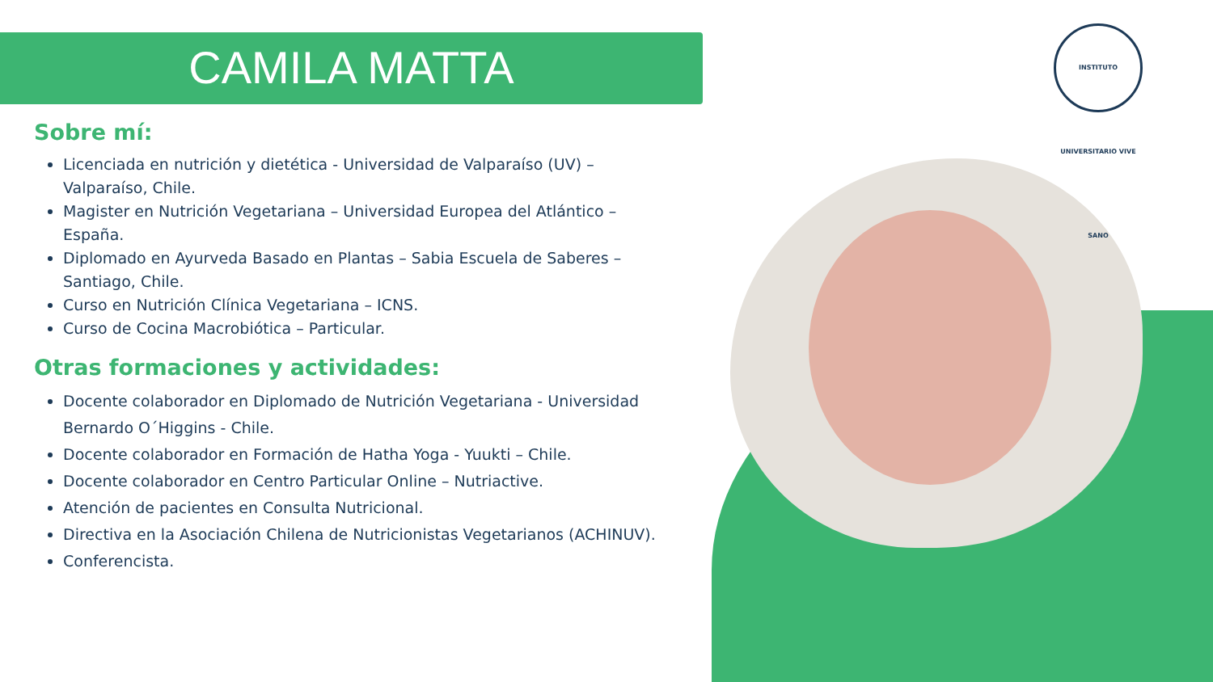INSTITUTO UNIVERSITARIO VIVE SANO
CAMILA MATTA
Sobre mí:
Licenciada en nutrición y dietética - Universidad de Valparaíso (UV) – Valparaíso, Chile.
Magister en Nutrición Vegetariana – Universidad Europea del Atlántico – España.
Diplomado en Ayurveda Basado en Plantas – Sabia Escuela de Saberes – Santiago, Chile.
Curso en Nutrición Clínica Vegetariana – ICNS.
Curso de Cocina Macrobiótica – Particular.
Otras formaciones y actividades:
Docente colaborador en Diplomado de Nutrición Vegetariana - Universidad Bernardo O´Higgins - Chile.
Docente colaborador en Formación de Hatha Yoga - Yuukti – Chile.
Docente colaborador en Centro Particular Online – Nutriactive.
Atención de pacientes en Consulta Nutricional.
Directiva en la Asociación Chilena de Nutricionistas Vegetarianos (ACHINUV).
Conferencista.